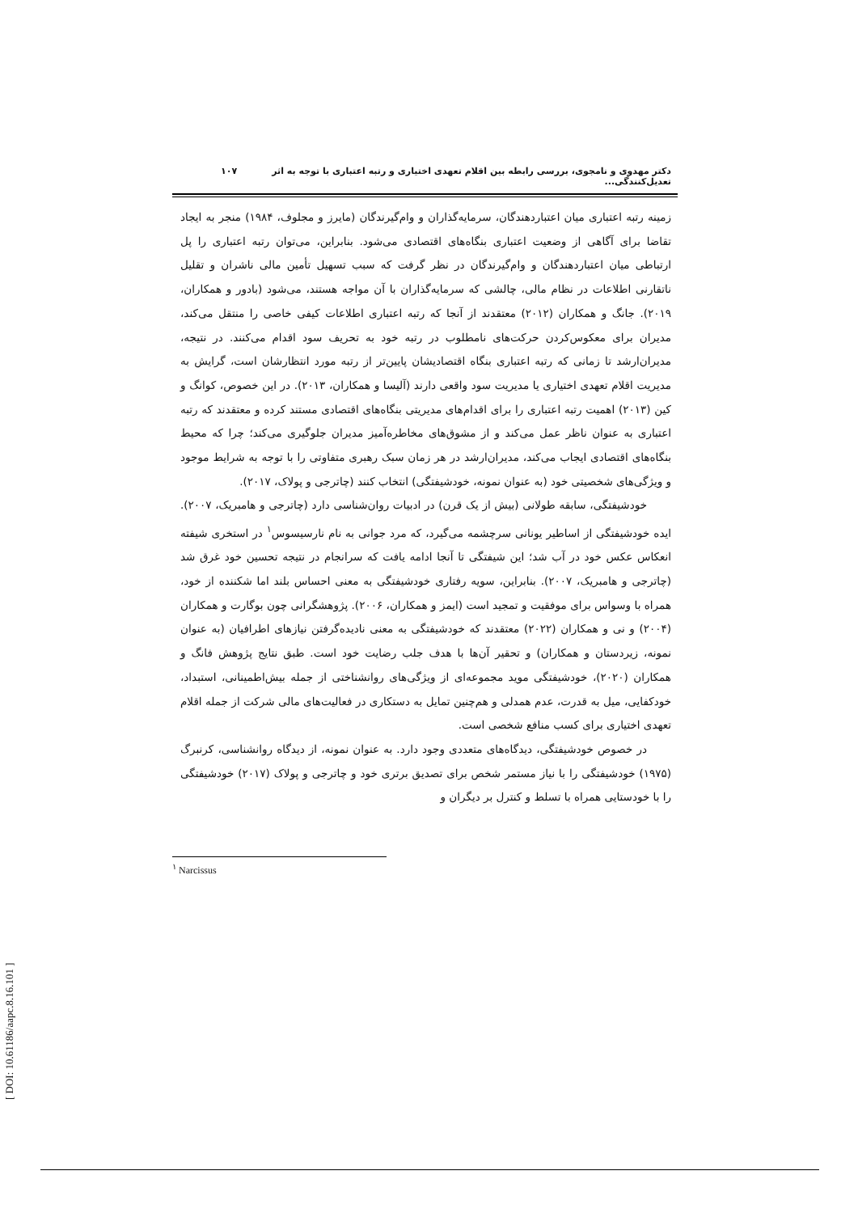دکتر مهدوی و نامجوی، بررسی رابطه بین اقلام تعهدی اختیاری و رتبه اعتباری با توجه به اثر تعدیل‌کنندگی... ۱۰۷
زمینه رتبه اعتباری میان اعتباردهندگان، سرمایه‌گذاران و وام‌گیرندگان (مایرز و مجلوف، ۱۹۸۴) منجر به ایجاد تقاضا برای آگاهی از وضعیت اعتباری بنگاه‌های اقتصادی می‌شود. بنابراین، می‌توان رتبه اعتباری را پل ارتباطی میان اعتباردهندگان و وام‌گیرندگان در نظر گرفت که سبب تسهیل تأمین مالی ناشران و تقلیل ناتقارنی اطلاعات در نظام مالی، چالشی که سرمایه‌گذاران با آن مواجه هستند، می‌شود (بادور و همکاران، ۲۰۱۹). جانگ و همکاران (۲۰۱۲) معتقدند از آنجا که رتبه اعتباری اطلاعات کیفی خاصی را منتقل می‌کند، مدیران برای معکوس‌کردن حرکت‌های نامطلوب در رتبه خود به تحریف سود اقدام می‌کنند. در نتیجه، مدیران‌ارشد تا زمانی که رتبه اعتباری بنگاه اقتصادیشان پایین‌تر از رتبه مورد انتظارشان است، گرایش به مدیریت اقلام تعهدی اختیاری یا مدیریت سود واقعی دارند (آلیسا و همکاران، ۲۰۱۳). در این خصوص، کوانگ و کین (۲۰۱۳) اهمیت رتبه اعتباری را برای اقدام‌های مدیریتی بنگاه‌های اقتصادی مستند کرده و معتقدند که رتبه اعتباری به عنوان ناظر عمل می‌کند و از مشوق‌های مخاطره‌آمیز مدیران جلوگیری می‌کند؛ چرا که محیط بنگاه‌های اقتصادی ایجاب می‌کند، مدیران‌ارشد در هر زمان سبک رهبری متفاوتی را با توجه به شرایط موجود و ویژگی‌های شخصیتی خود (به عنوان نمونه، خودشیفتگی) انتخاب کنند (چاترجی و پولاک، ۲۰۱۷).
خودشیفتگی، سابقه طولانی (بیش از یک قرن) در ادبیات روان‌شناسی دارد (چاترجی و هامبریک، ۲۰۰۷). ایده خودشیفتگی از اساطیر یونانی سرچشمه می‌گیرد، که مرد جوانی به نام نارسیسوس<sup>۱</sup> در استخری شیفته انعکاس عکس خود در آب شد؛ این شیفتگی تا آنجا ادامه یافت که سرانجام در نتیجه تحسین خود غرق شد (چاترجی و هامبریک، ۲۰۰۷). بنابراین، سویه رفتاری خودشیفتگی به معنی احساس بلند اما شکننده از خود، همراه با وسواس برای موفقیت و تمجید است (ایمز و همکاران، ۲۰۰۶). پژوهشگرانی چون بوگارت و همکاران (۲۰۰۴) و نی و همکاران (۲۰۲۲) معتقدند که خودشیفتگی به معنی نادیده‌گرفتن نیازهای اطرافیان (به عنوان نمونه، زیردستان و همکاران) و تحقیر آن‌ها با هدف جلب رضایت خود است. طبق نتایج پژوهش فانگ و همکاران (۲۰۲۰)، خودشیفتگی موید مجموعه‌ای از ویژگی‌های روانشناختی از جمله بیش‌اطمینانی، استبداد، خودکفایی، میل به قدرت، عدم همدلی و هم‌چنین تمایل به دستکاری در فعالیت‌های مالی شرکت از جمله اقلام تعهدی اختیاری برای کسب منافع شخصی است.
در خصوص خودشیفتگی، دیدگاه‌های متعددی وجود دارد. به عنوان نمونه، از دیدگاه روانشناسی، کرنبرگ (۱۹۷۵) خودشیفتگی را با نیاز مستمر شخص برای تصدیق برتری خود و چاترجی و پولاک (۲۰۱۷) خودشیفتگی را با خودستایی همراه با تسلط و کنترل بر دیگران و
<sup>۱</sup> Narcissus
[ DOI: 10.61186/aapc.8.16.101 ]